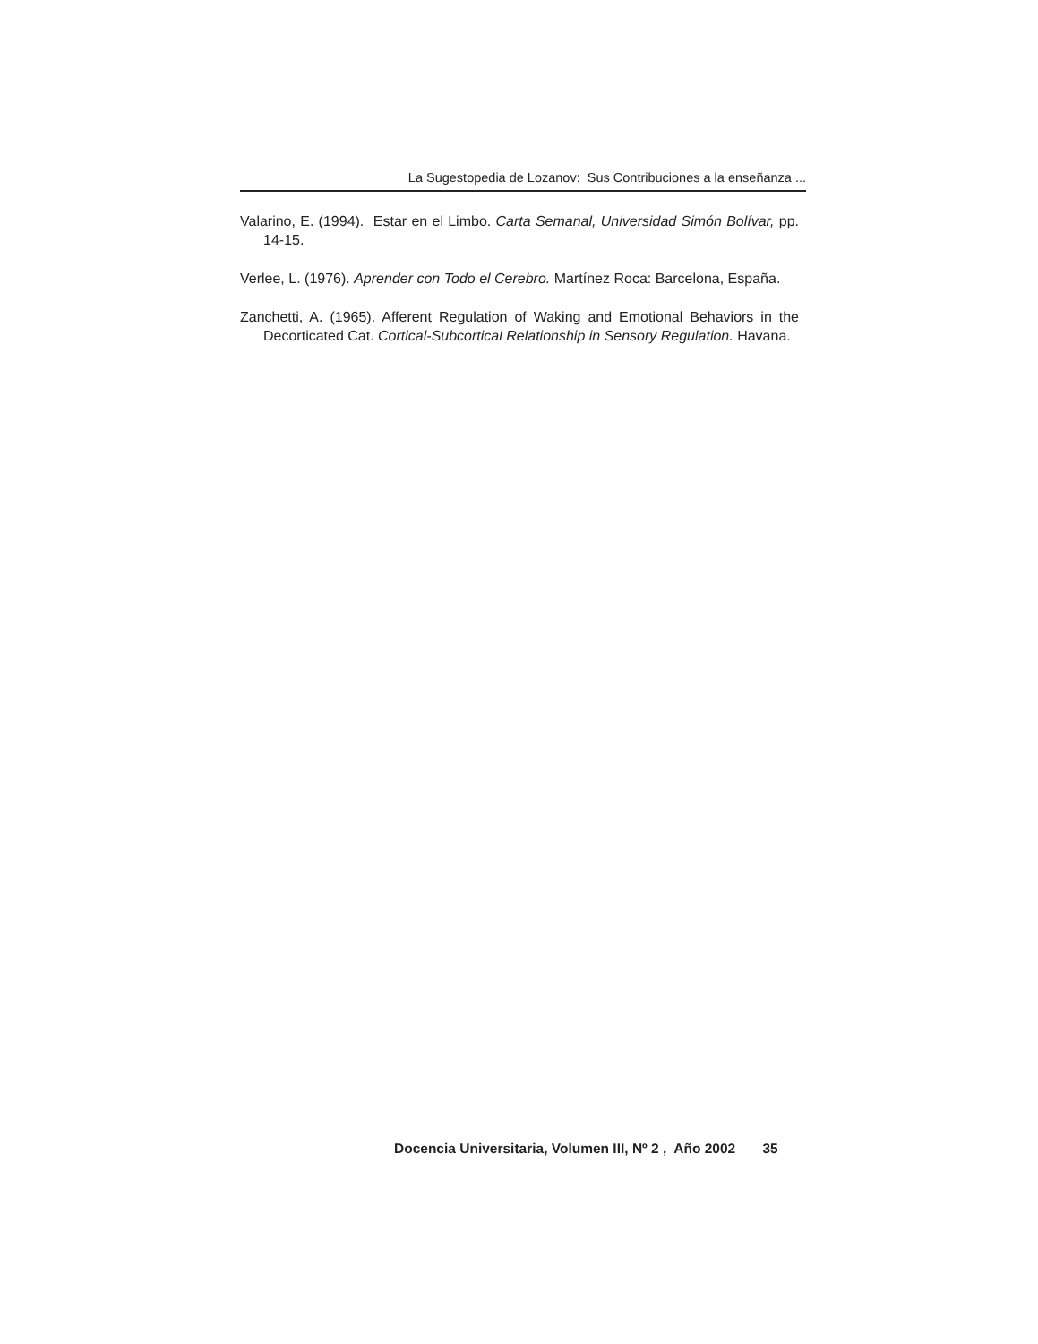La Sugestopedia de Lozanov: Sus Contribuciones a la enseñanza ...
Valarino, E. (1994). Estar en el Limbo. Carta Semanal, Universidad Simón Bolívar, pp. 14-15.
Verlee, L. (1976). Aprender con Todo el Cerebro. Martínez Roca: Barcelona, España.
Zanchetti, A. (1965). Afferent Regulation of Waking and Emotional Behaviors in the Decorticated Cat. Cortical-Subcortical Relationship in Sensory Regulation. Havana.
Docencia Universitaria, Volumen III, Nº 2 , Año 2002 35